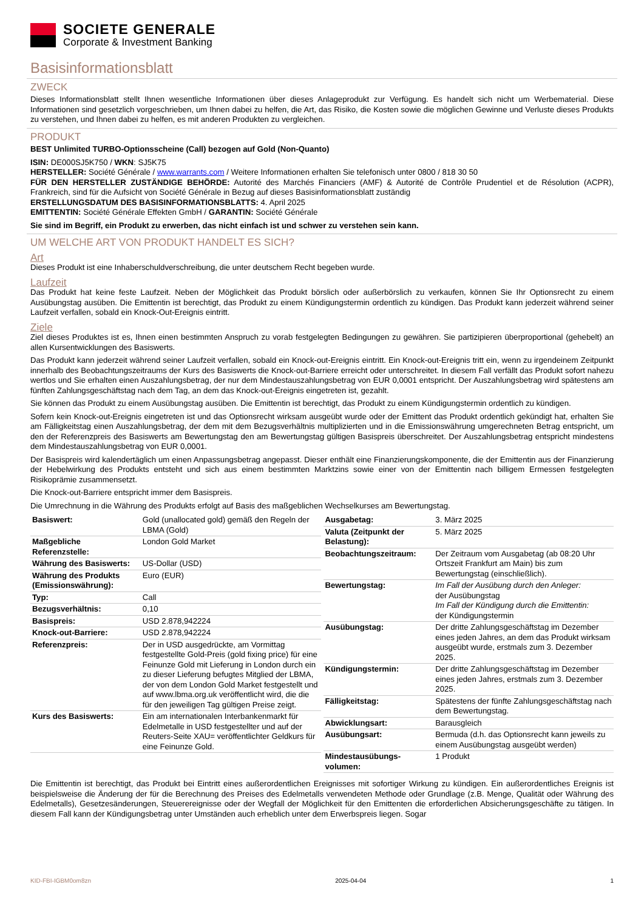SOCIETE GENERALE
Corporate & Investment Banking
Basisinformationsblatt
ZWECK
Dieses Informationsblatt stellt Ihnen wesentliche Informationen über dieses Anlageprodukt zur Verfügung. Es handelt sich nicht um Werbematerial. Diese Informationen sind gesetzlich vorgeschrieben, um Ihnen dabei zu helfen, die Art, das Risiko, die Kosten sowie die möglichen Gewinne und Verluste dieses Produkts zu verstehen, und Ihnen dabei zu helfen, es mit anderen Produkten zu vergleichen.
PRODUKT
BEST Unlimited TURBO-Optionsscheine (Call) bezogen auf Gold (Non-Quanto)
ISIN: DE000SJ5K750 / WKN: SJ5K75
HERSTELLER: Société Générale / www.warrants.com / Weitere Informationen erhalten Sie telefonisch unter 0800 / 818 30 50
FÜR DEN HERSTELLER ZUSTÄNDIGE BEHÖRDE: Autorité des Marchés Financiers (AMF) & Autorité de Contrôle Prudentiel et de Résolution (ACPR), Frankreich, sind für die Aufsicht von Société Générale in Bezug auf dieses Basisinformationsblatt zuständig
ERSTELLUNGSDATUM DES BASISINFORMATIONSBLATTS: 4. April 2025
EMITTENTIN: Société Générale Effekten GmbH / GARANTIN: Société Générale
Sie sind im Begriff, ein Produkt zu erwerben, das nicht einfach ist und schwer zu verstehen sein kann.
UM WELCHE ART VON PRODUKT HANDELT ES SICH?
Art
Dieses Produkt ist eine Inhaberschuldverschreibung, die unter deutschem Recht begeben wurde.
Laufzeit
Das Produkt hat keine feste Laufzeit. Neben der Möglichkeit das Produkt börslich oder außerbörslich zu verkaufen, können Sie Ihr Optionsrecht zu einem Ausübungstag ausüben. Die Emittentin ist berechtigt, das Produkt zu einem Kündigungstermin ordentlich zu kündigen. Das Produkt kann jederzeit während seiner Laufzeit verfallen, sobald ein Knock-Out-Ereignis eintritt.
Ziele
Ziel dieses Produktes ist es, Ihnen einen bestimmten Anspruch zu vorab festgelegten Bedingungen zu gewähren. Sie partizipieren überproportional (gehebelt) an allen Kursentwicklungen des Basiswerts.
Das Produkt kann jederzeit während seiner Laufzeit verfallen, sobald ein Knock-out-Ereignis eintritt. Ein Knock-out-Ereignis tritt ein, wenn zu irgendeinem Zeitpunkt innerhalb des Beobachtungszeitraums der Kurs des Basiswerts die Knock-out-Barriere erreicht oder unterschreitet. In diesem Fall verfällt das Produkt sofort nahezu wertlos und Sie erhalten einen Auszahlungsbetrag, der nur dem Mindestauszahlungsbetrag von EUR 0,0001 entspricht. Der Auszahlungsbetrag wird spätestens am fünften Zahlungsgeschäftstag nach dem Tag, an dem das Knock-out-Ereignis eingetreten ist, gezahlt.
Sie können das Produkt zu einem Ausübungstag ausüben. Die Emittentin ist berechtigt, das Produkt zu einem Kündigungstermin ordentlich zu kündigen.
Sofern kein Knock-out-Ereignis eingetreten ist und das Optionsrecht wirksam ausgeübt wurde oder der Emittent das Produkt ordentlich gekündigt hat, erhalten Sie am Fälligkeitstag einen Auszahlungsbetrag, der dem mit dem Bezugsverhältnis multiplizierten und in die Emissionswährung umgerechneten Betrag entspricht, um den der Referenzpreis des Basiswerts am Bewertungstag den am Bewertungstag gültigen Basispreis überschreitet. Der Auszahlungsbetrag entspricht mindestens dem Mindestauszahlungsbetrag von EUR 0,0001.
Der Basispreis wird kalendertäglich um einen Anpassungsbetrag angepasst. Dieser enthält eine Finanzierungskomponente, die der Emittentin aus der Finanzierung der Hebelwirkung des Produkts entsteht und sich aus einem bestimmten Marktzins sowie einer von der Emittentin nach billigem Ermessen festgelegten Risikoprämie zusammensetzt.
Die Knock-out-Barriere entspricht immer dem Basispreis.
Die Umrechnung in die Währung des Produkts erfolgt auf Basis des maßgeblichen Wechselkurses am Bewertungstag.
| Basiswert: | Gold (unallocated gold) gemäß den Regeln der LBMA (Gold) |
| Maßgebliche Referenzstelle: | London Gold Market |
| Währung des Basiswerts: | US-Dollar (USD) |
| Währung des Produkts (Emissionswährung): | Euro (EUR) |
| Typ: | Call |
| Bezugsverhältnis: | 0,10 |
| Basispreis: | USD 2.878,942224 |
| Knock-out-Barriere: | USD 2.878,942224 |
| Referenzpreis: | Der in USD ausgedrückte, am Vormittag festgestellte Gold-Preis (gold fixing price) für eine Feinunze Gold mit Lieferung in London durch ein zu dieser Lieferung befugtes Mitglied der LBMA, der von dem London Gold Market festgestellt und auf www.lbma.org.uk veröffentlicht wird, die die für den jeweiligen Tag gültigen Preise zeigt. |
| Kurs des Basiswerts: | Ein am internationalen Interbankenmarkt für Edelmetalle in USD festgestellter und auf der Reuters-Seite XAU= veröffentlichter Geldkurs für eine Feinunze Gold. |
| Ausgabetag: | 3. März 2025 |
| Valuta (Zeitpunkt der Belastung): | 5. März 2025 |
| Beobachtungszeitraum: | Der Zeitraum vom Ausgabetag (ab 08:20 Uhr Ortszeit Frankfurt am Main) bis zum Bewertungstag (einschließlich). |
| Bewertungstag: | Im Fall der Ausübung durch den Anleger: der Ausübungstag Im Fall der Kündigung durch die Emittentin: der Kündigungstermin |
| Ausübungstag: | Der dritte Zahlungsgeschäftstag im Dezember eines jeden Jahres, an dem das Produkt wirksam ausgeübt wurde, erstmals zum 3. Dezember 2025. |
| Kündigungstermin: | Der dritte Zahlungsgeschäftstag im Dezember eines jeden Jahres, erstmals zum 3. Dezember 2025. |
| Fälligkeitstag: | Spätestens der fünfte Zahlungsgeschäftstag nach dem Bewertungstag. |
| Abwicklungsart: | Barausgleich |
| Ausübungsart: | Bermuda (d.h. das Optionsrecht kann jeweils zu einem Ausübungstag ausgeübt werden) |
| Mindestausübungs-volumen: | 1 Produkt |
Die Emittentin ist berechtigt, das Produkt bei Eintritt eines außerordentlichen Ereignisses mit sofortiger Wirkung zu kündigen. Ein außerordentliches Ereignis ist beispielsweise die Änderung der für die Berechnung des Preises des Edelmetalls verwendeten Methode oder Grundlage (z.B. Menge, Qualität oder Währung des Edelmetalls), Gesetzesänderungen, Steuerereignisse oder der Wegfall der Möglichkeit für den Emittenten die erforderlichen Absicherungsgeschäfte zu tätigen. In diesem Fall kann der Kündigungsbetrag unter Umständen auch erheblich unter dem Erwerbspreis liegen. Sogar
KID-FBI-IGBM0om8zn 2025-04-04 1